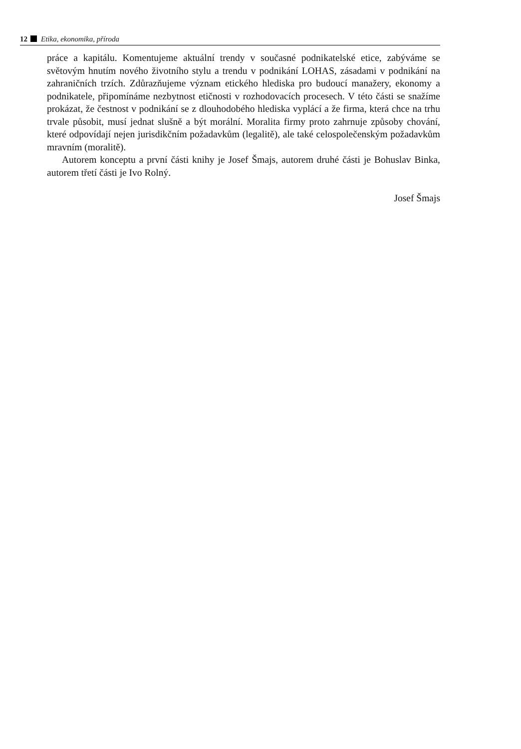12 Etika, ekonomika, příroda
práce a kapitálu. Komentujeme aktuální trendy v současné podnikatelské etice, zabýváme se světovým hnutím nového životního stylu a trendu v podnikání LOHAS, zásadami v podnikání na zahraničních trzích. Zdůrazňujeme význam etického hlediska pro budoucí manažery, ekonomy a podnikatele, připomínáme nezbytnost etičnosti v rozhodovacích procesech. V této části se snažíme prokázat, že čestnost v podnikání se z dlouhodobého hlediska vyplácí a že firma, která chce na trhu trvale působit, musí jednat slušně a být morální. Moralita firmy proto zahrnuje způsoby chování, které odpovídají nejen jurisdikčním požadavkům (legalitě), ale také celospolečenským požadavkům mravním (moralitě).
Autorem konceptu a první části knihy je Josef Šmajs, autorem druhé části je Bohuslav Binka, autorem třetí části je Ivo Rolný.
Josef Šmajs